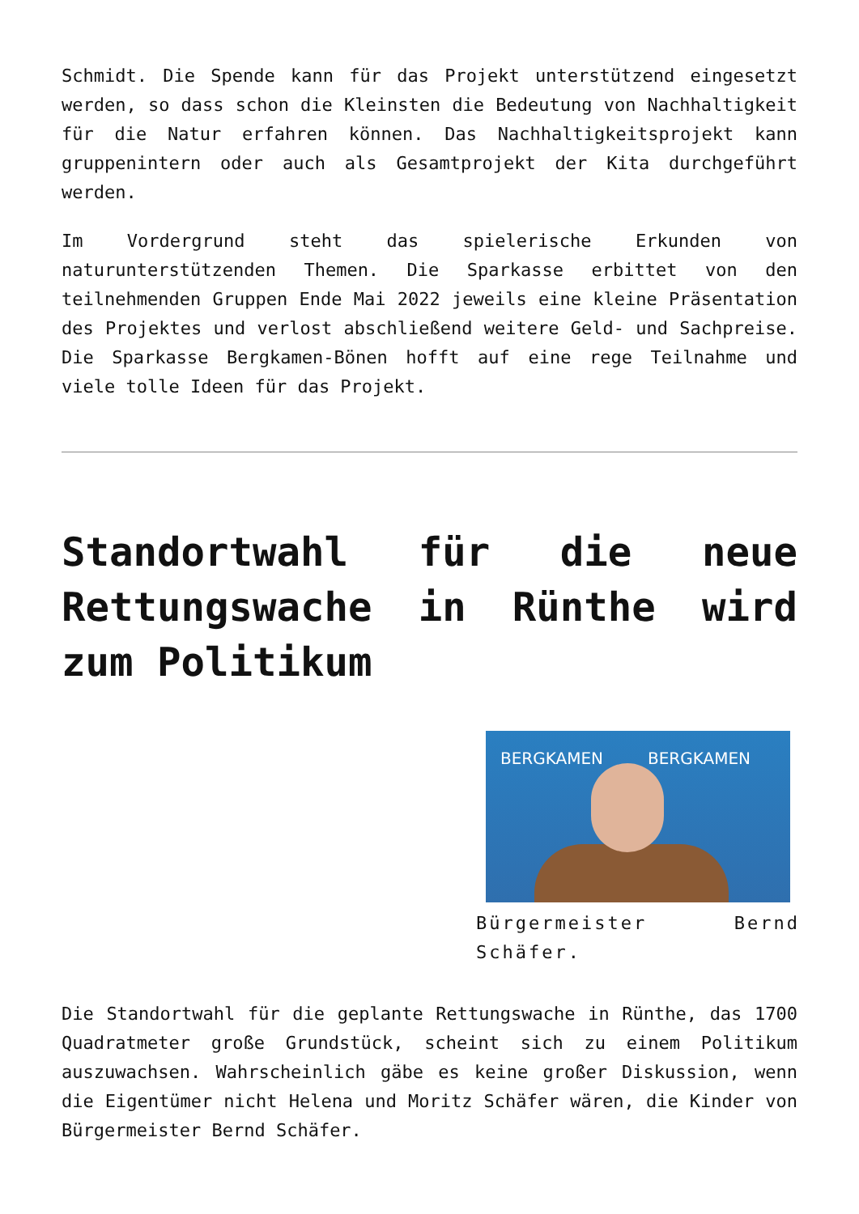Schmidt. Die Spende kann für das Projekt unterstützend eingesetzt werden, so dass schon die Kleinsten die Bedeutung von Nachhaltigkeit für die Natur erfahren können. Das Nachhaltigkeitsprojekt kann gruppenintern oder auch als Gesamtprojekt der Kita durchgeführt werden.
Im Vordergrund steht das spielerische Erkunden von naturunterstützenden Themen. Die Sparkasse erbittet von den teilnehmenden Gruppen Ende Mai 2022 jeweils eine kleine Präsentation des Projektes und verlost abschließend weitere Geld- und Sachpreise. Die Sparkasse Bergkamen-Bönen hofft auf eine rege Teilnahme und viele tolle Ideen für das Projekt.
Standortwahl für die neue Rettungswache in Rünthe wird zum Politikum
BERGKAMEN BERGKAMEN
Bürgermeister Bernd Schäfer.
Die Standortwahl für die geplante Rettungswache in Rünthe, das 1700 Quadratmeter große Grundstück, scheint sich zu einem Politikum auszuwachsen. Wahrscheinlich gäbe es keine großer Diskussion, wenn die Eigentümer nicht Helena und Moritz Schäfer wären, die Kinder von Bürgermeister Bernd Schäfer.